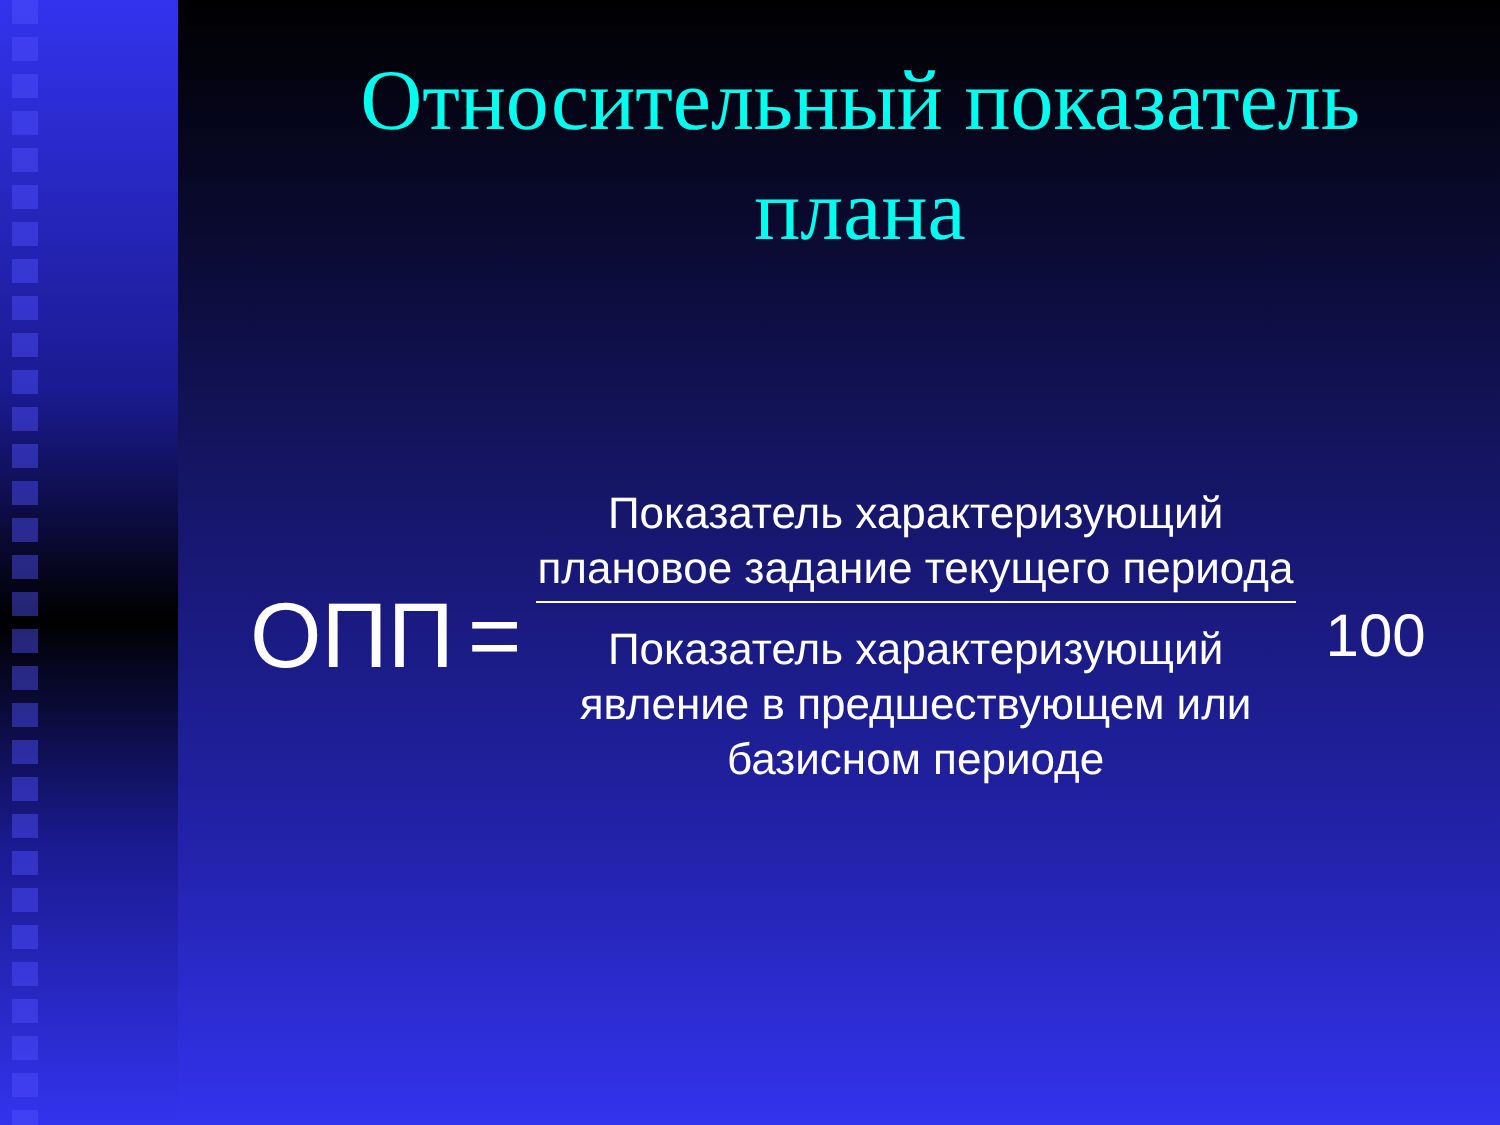Относительный показатель плана
ОПП =
Показатель характеризующий плановое задание текущего периода
Показатель характеризующий явление в предшествующем или базисном периоде
100